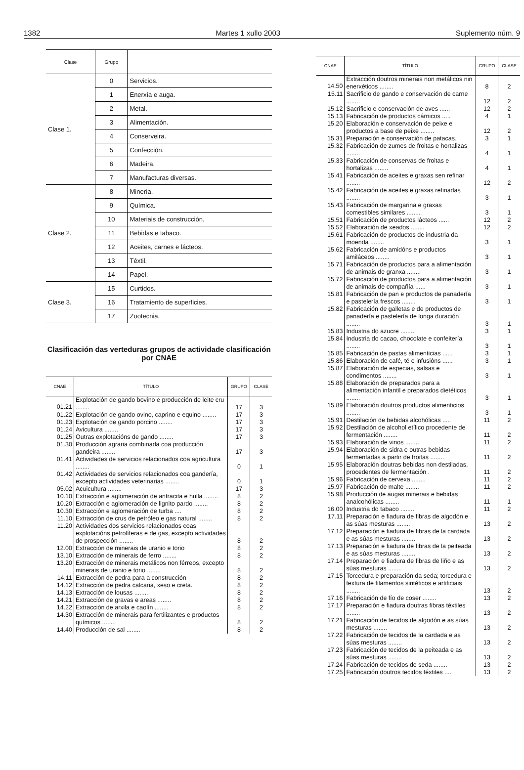1382 Martes 1 xullo 2003 Suplemento núm. 9
| Clase | Grupo | |
| --- | --- | --- |
| Clase 1. | 0 | Servicios. |
| | 1 | Enerxía e auga. |
| | 2 | Metal. |
| | 3 | Alimentación. |
| | 4 | Conserveira. |
| | 5 | Confección. |
| | 6 | Madeira. |
| | 7 | Manufacturas diversas. |
| Clase 2. | 8 | Minería. |
| | 9 | Química. |
| | 10 | Materiais de construcción. |
| | 11 | Bebidas e tabaco. |
| | 12 | Aceites, carnes e lácteos. |
| | 13 | Téxtil. |
| | 14 | Papel. |
| Clase 3. | 15 | Curtidos. |
| | 16 | Tratamiento de superficies. |
| | 17 | Zootecnia. |
Clasificación das verteduras grupos de actividade clasificación por CNAE
| CNAE | TÍTULO | GRUPO | CLASE |
| --- | --- | --- | --- |
| 01.21 | Explotación de gando bovino e producción de leite cru ........ | 17 | 3 |
| 01.22 | Explotación de gando ovino, caprino e equino ........ | 17 | 3 |
| 01.23 | Explotación de gando porcino ........ | 17 | 3 |
| 01.24 | Avicultura ........ | 17 | 3 |
| 01.25 | Outras explotacións de gando ........ | 17 | 3 |
| 01.30 | Producción agraria combinada coa producción gandeira ........ | 17 | 3 |
| 01.41 | Actividades de servicios relacionados coa agricultura ........ | 0 | 1 |
| 01.42 | Actividades de servicios relacionados coa gandería, excepto actividades veterinarias ........ | 0 | 1 |
| 05.02 | Acuicultura ........ | 17 | 3 |
| 10.10 | Extracción e aglomeración de antracita e hulla ........ | 8 | 2 |
| 10.20 | Extracción e aglomeración de lignito pardo ........ | 8 | 2 |
| 10.30 | Extracción e aglomeración de turba .... | 8 | 2 |
| 11.10 | Extracción de crus de petróleo e gas natural ........ | 8 | 2 |
| 11.20 | Actividades dos servicios relacionados coas explotacións petrolíferas e de gas, excepto actividades de prospección ........ | 8 | 2 |
| 12.00 | Extracción de minerais de uranio e torio | 8 | 2 |
| 13.10 | Extracción de minerais de ferro ........ | 8 | 2 |
| 13.20 | Extracción de minerais metálicos non férreos, excepto minerais de uranio e torio ........ | 8 | 2 |
| 14.11 | Extracción de pedra para a construcción | 8 | 2 |
| 14.12 | Extracción de pedra calcaria, xeso e creta. | 8 | 2 |
| 14.13 | Extracción de lousas ........ | 8 | 2 |
| 14.21 | Extracción de gravas e areas ........ | 8 | 2 |
| 14.22 | Extracción de arxila e caolín ........ | 8 | 2 |
| 14.30 | Extracción de minerais para fertilizantes e productos químicos ........ | 8 | 2 |
| 14.40 | Producción de sal ........ | 8 | 2 |
| CNAE | TÍTULO | GRUPO | CLASE |
| --- | --- | --- | --- |
| 14.50 | Extracción doutros minerais non metálicos nin enerxéticos ........ | 8 | 2 |
| 15.11 | Sacrificio de gando e conservación de carne ........ | 12 | 2 |
| 15.12 | Sacrificio e conservación de aves ...... | 12 | 2 |
| 15.13 | Fabricación de productos cárnicos ..... | 4 | 1 |
| 15.20 | Elaboración e conservación de peixe e productos a base de peixe ........ | 12 | 2 |
| 15.31 | Preparación e conservación de patacas. | 3 | 1 |
| 15.32 | Fabricación de zumes de froitas e hortalizas ........ | 4 | 1 |
| 15.33 | Fabricación de conservas de froitas e hortalizas ........ | 4 | 1 |
| 15.41 | Fabricación de aceites e graxas sen refinar ........ | 12 | 2 |
| 15.42 | Fabricación de aceites e graxas refinadas ........ | 3 | 1 |
| 15.43 | Fabricación de margarina e graxas comestibles similares ........ | 3 | 1 |
| 15.51 | Fabricación de productos lácteos ...... | 12 | 2 |
| 15.52 | Elaboración de xeados ........ | 12 | 2 |
| 15.61 | Fabricación de productos de industria da moenda ........ | 3 | 1 |
| 15.62 | Fabricación de amidóns e productos amiláceos ........ | 3 | 1 |
| 15.71 | Fabricación de productos para a alimentación de animais de granxa ........ | 3 | 1 |
| 15.72 | Fabricación de productos para a alimentación de animais de compañía ...... | 3 | 1 |
| 15.81 | Fabricación de pan e productos de panadería e pastelería frescos ........ | 3 | 1 |
| 15.82 | Fabricación de galletas e de productos de panadería e pastelería de longa duración ........ | 3 | 1 |
| 15.83 | Industria do azucre ........ | 3 | 1 |
| 15.84 | Industria do cacao, chocolate e confeitería ........ | 3 | 1 |
| 15.85 | Fabricación de pastas alimenticias ...... | 3 | 1 |
| 15.86 | Elaboración de café, té e infusións ...... | 3 | 1 |
| 15.87 | Elaboración de especias, salsas e condimentos ........ | 3 | 1 |
| 15.88 | Elaboración de preparados para a alimentación infantil e preparados dietéticos ........ | 3 | 1 |
| 15.89 | Elaboración doutros productos alimenticios ........ | 3 | 1 |
| 15.91 | Destilación de bebidas alcohólicas ..... | 11 | 2 |
| 15.92 | Destilación de alcohol etílico procedente de fermentación ........ | 11 | 2 |
| 15.93 | Elaboración de vinos ........ | 11 | 2 |
| 15.94 | Elaboración de sidra e outras bebidas fermentadas a partir de froitas ........ | 11 | 2 |
| 15.95 | Elaboración doutras bebidas non destiladas, procedentes de fermentación . | 11 | 2 |
| 15.96 | Fabricación de cervexa ........ | 11 | 2 |
| 15.97 | Fabricación de malte ........ | 11 | 2 |
| 15.98 | Producción de augas minerais e bebidas analcohólicas ........ | 11 | 1 |
| 16.00 | Industria do tabaco ........ | 11 | 2 |
| 17.11 | Preparación e fiadura de fibras de algodón e as súas mesturas ........ | 13 | 2 |
| 17.12 | Preparación e fiadura de fibras de la cardada e as súas mesturas ........ | 13 | 2 |
| 17.13 | Preparación e fiadura de fibras de la peiteada e as súas mesturas ........ | 13 | 2 |
| 17.14 | Preparación e fiadura de fibras de liño e as súas mesturas ........ | 13 | 2 |
| 17.15 | Torcedura e preparación da seda; torcedura e textura de filamentos sintéticos e artificiais ........ | 13 | 2 |
| 17.16 | Fabricación de fío de coser ........ | 13 | 2 |
| 17.17 | Preparación e fiadura doutras fibras téxtiles ........ | 13 | 2 |
| 17.21 | Fabricación de tecidos de algodón e as súas mesturas ........ | 13 | 2 |
| 17.22 | Fabricación de tecidos de la cardada e as súas mesturas ........ | 13 | 2 |
| 17.23 | Fabricación de tecidos de la peiteada e as súas mesturas ........ | 13 | 2 |
| 17.24 | Fabricación de tecidos de seda ........ | 13 | 2 |
| 17.25 | Fabricación doutros tecidos téxtiles .... | 13 | 2 |